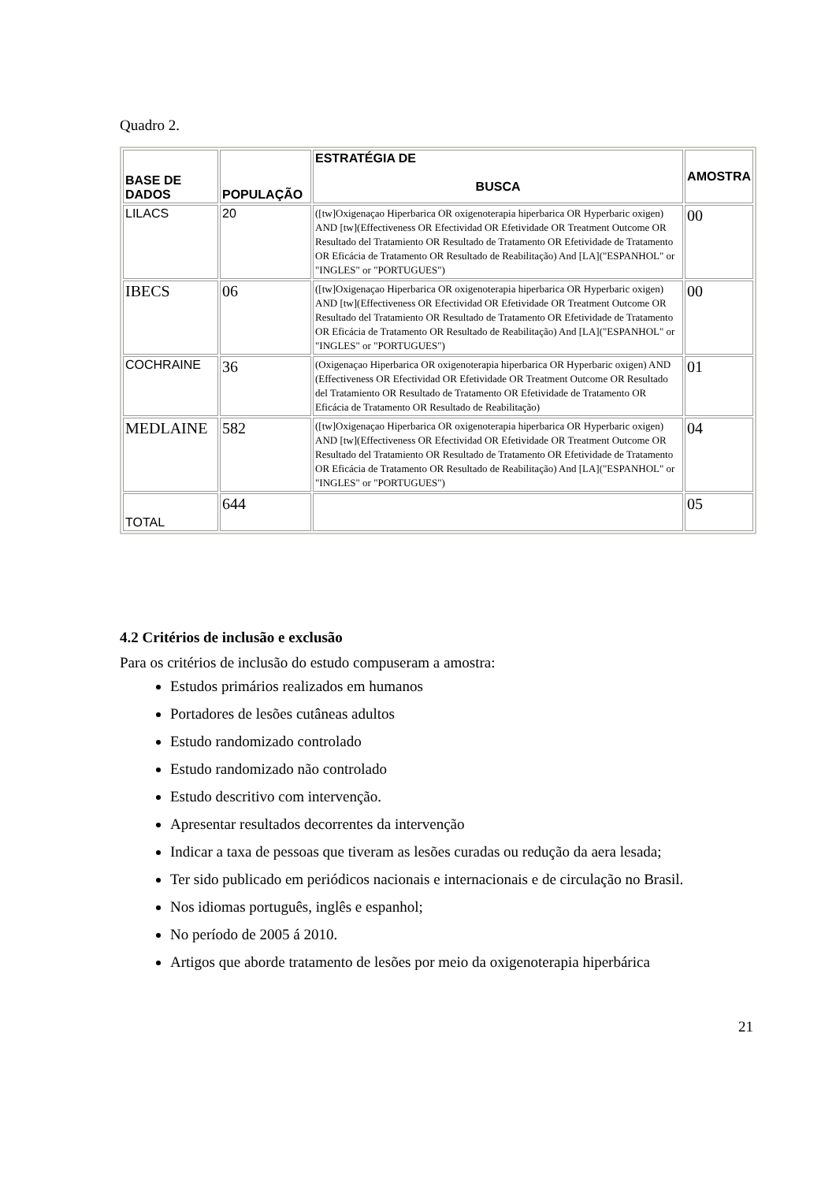Quadro 2.
| BASE DE DADOS | POPULAÇÃO | ESTRATÉGIA DE BUSCA | AMOSTRA |
| --- | --- | --- | --- |
| LILACS | 20 | ([tw]Oxigenaçao Hiperbarica OR oxigenoterapia hiperbarica OR Hyperbaric oxigen) AND [tw](Effectiveness OR Efectividad OR Efetividade OR Treatment Outcome OR Resultado del Tratamiento OR Resultado de Tratamento OR Efetividade de Tratamento OR Eficácia de Tratamento OR Resultado de Reabilitação) And [LA]("ESPANHOL" or "INGLES" or "PORTUGUES") | 00 |
| IBECS | 06 | ([tw]Oxigenaçao Hiperbarica OR oxigenoterapia hiperbarica OR Hyperbaric oxigen) AND [tw](Effectiveness OR Efectividad OR Efetividade OR Treatment Outcome OR Resultado del Tratamiento OR Resultado de Tratamento OR Efetividade de Tratamento OR Eficácia de Tratamento OR Resultado de Reabilitação) And [LA]("ESPANHOL" or "INGLES" or "PORTUGUES") | 00 |
| COCHRAINE | 36 | (Oxigenaçao Hiperbarica OR oxigenoterapia hiperbarica OR Hyperbaric oxigen) AND (Effectiveness OR Efectividad OR Efetividade OR Treatment Outcome OR Resultado del Tratamiento OR Resultado de Tratamento OR Efetividade de Tratamento OR Eficácia de Tratamento OR Resultado de Reabilitação) | 01 |
| MEDLAINE | 582 | ([tw]Oxigenaçao Hiperbarica OR oxigenoterapia hiperbarica OR Hyperbaric oxigen) AND [tw](Effectiveness OR Efectividad OR Efetividade OR Treatment Outcome OR Resultado del Tratamiento OR Resultado de Tratamento OR Efetividade de Tratamento OR Eficácia de Tratamento OR Resultado de Reabilitação) And [LA]("ESPANHOL" or "INGLES" or "PORTUGUES") | 04 |
| TOTAL | 644 | | 05 |
4.2 Critérios de inclusão e exclusão
Para os critérios de inclusão do estudo compuseram a amostra:
Estudos primários realizados em humanos
Portadores de lesões cutâneas adultos
Estudo randomizado controlado
Estudo randomizado não controlado
Estudo descritivo com intervenção.
Apresentar resultados decorrentes da intervenção
Indicar a taxa de pessoas que tiveram as lesões curadas ou redução da aera lesada;
Ter sido publicado em periódicos nacionais e internacionais e de circulação no Brasil.
Nos idiomas português, inglês e espanhol;
No período de 2005 á 2010.
Artigos que aborde tratamento de lesões por meio da oxigenoterapia hiperbárica
21